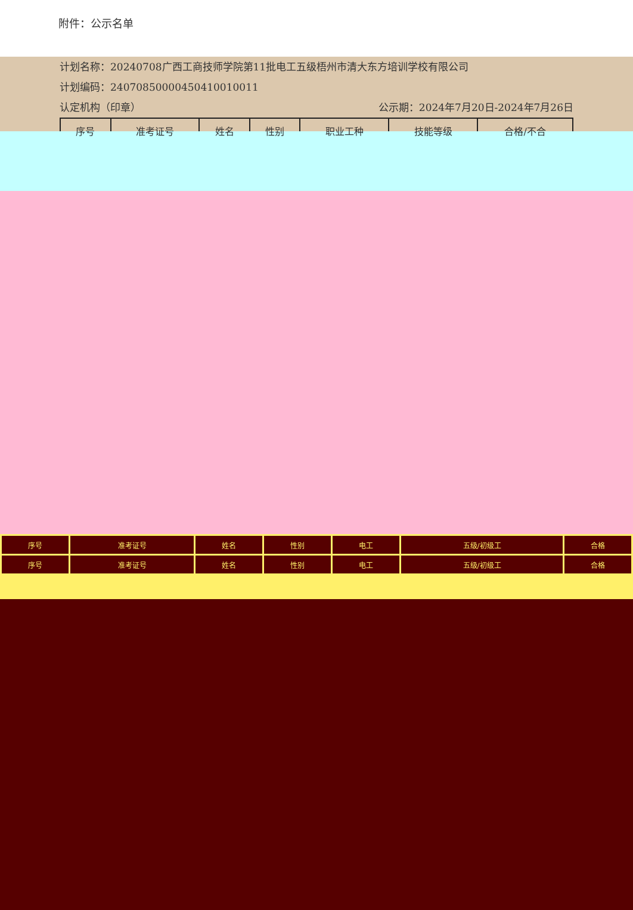附件：公示名单
计划名称：20240708广西工商技师学院第11批电工五级梧州市清大东方培训学校有限公司
计划编码：2407085000045041001001​1
认定机构（印章） 公示期：2024年7月20日-2024年7月26日
| 序号 | 准考证号 | 姓名 | 性别 | 职业工种 | 技能等级 | 合格/不合 |
| --- | --- | --- | --- | --- | --- | --- |
| 序号 | 准考证号 | 姓名 | 性别 | 电工 | 五级/初级工 | 合格 |
| 序号 | 准考证号 | 姓名 | 性别 | 电工 | 五级/初级工 | 合格 |